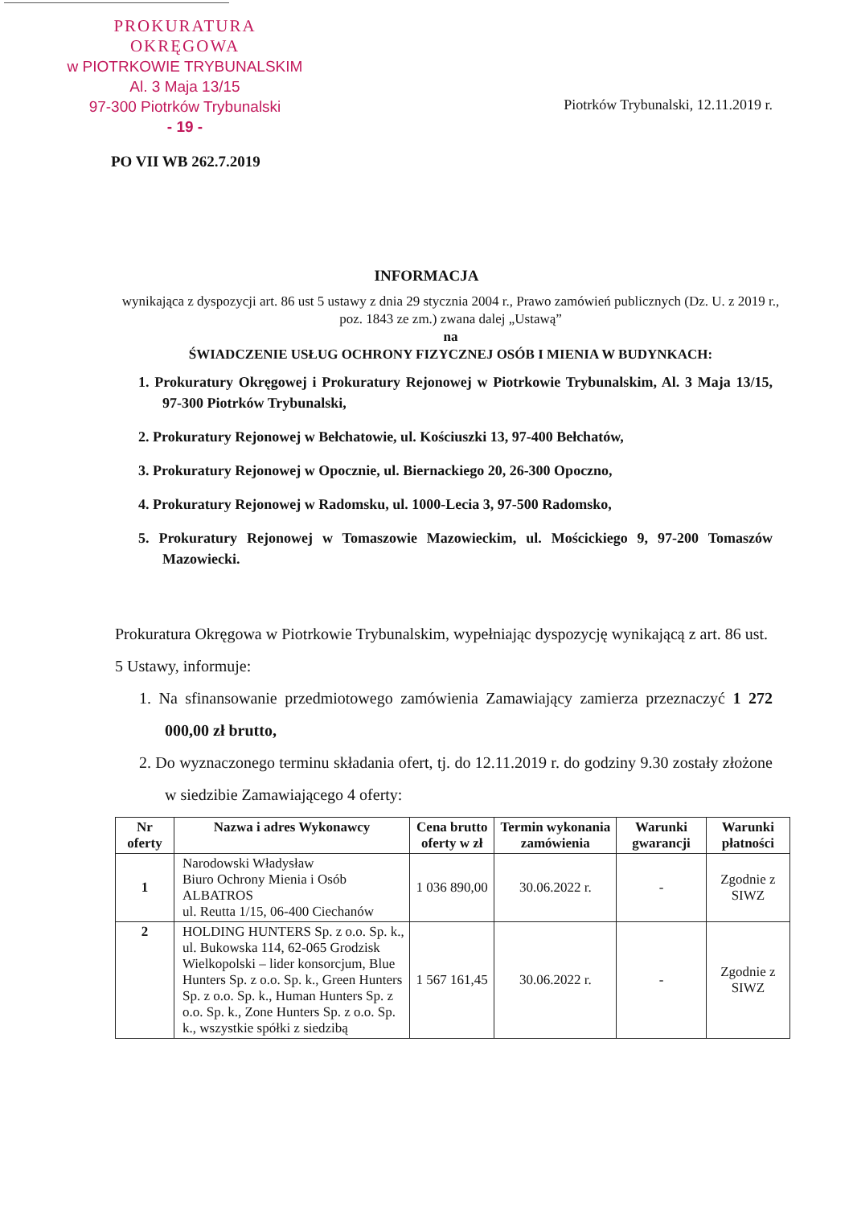PROKURATURA OKRĘGOWA
w PIOTRKOWIE TRYBUNALSKIM
Al. 3 Maja 13/15
97-300 Piotrków Trybunalski
- 19 -
Piotrków Trybunalski, 12.11.2019 r.
PO VII WB 262.7.2019
INFORMACJA
wynikająca z dyspozycji art. 86 ust 5 ustawy z dnia 29 stycznia 2004 r., Prawo zamówień publicznych (Dz. U. z 2019 r., poz. 1843 ze zm.) zwana dalej „Ustawą”
na
ŚWIADCZENIE USŁUG OCHRONY FIZYCZNEJ OSÓB I MIENIA W BUDYNKACH:
1. Prokuratury Okręgowej i Prokuratury Rejonowej w Piotrkowie Trybunalskim, Al. 3 Maja 13/15, 97-300 Piotrków Trybunalski,
2. Prokuratury Rejonowej w Bełchatowie, ul. Kościuszki 13, 97-400 Bełchatów,
3. Prokuratury Rejonowej w Opocznie, ul. Biernackiego 20, 26-300 Opoczno,
4. Prokuratury Rejonowej w Radomsku, ul. 1000-Lecia 3, 97-500 Radomsko,
5. Prokuratury Rejonowej w Tomaszowie Mazowieckim, ul. Mościckiego 9, 97-200 Tomaszów Mazowiecki.
Prokuratura Okręgowa w Piotrkowie Trybunalskim, wypełniając dyspozycję wynikającą z art. 86 ust. 5 Ustawy, informuje:
1. Na sfinansowanie przedmiotowego zamówienia Zamawiający zamierza przeznaczyć 1 272 000,00 zł brutto,
2. Do wyznaczonego terminu składania ofert, tj. do 12.11.2019 r. do godziny 9.30 zostały złożone w siedzibie Zamawiającego 4 oferty:
| Nr oferty | Nazwa i adres Wykonawcy | Cena brutto oferty w zł | Termin wykonania zamówienia | Warunki gwarancji | Warunki płatności |
| --- | --- | --- | --- | --- | --- |
| 1 | Narodowski Władysław Biuro Ochrony Mienia i Osób ALBATROS ul. Reutta 1/15, 06-400 Ciechanów | 1 036 890,00 | 30.06.2022 r. | - | Zgodnie z SIWZ |
| 2 | HOLDING HUNTERS Sp. z o.o. Sp. k., ul. Bukowska 114, 62-065 Grodzisk Wielkopolski – lider konsorcjum, Blue Hunters Sp. z o.o. Sp. k., Green Hunters Sp. z o.o. Sp. k., Human Hunters Sp. z o.o. Sp. k., Zone Hunters Sp. z o.o. Sp. k., wszystkie spółki z siedzibą | 1 567 161,45 | 30.06.2022 r. | - | Zgodnie z SIWZ |